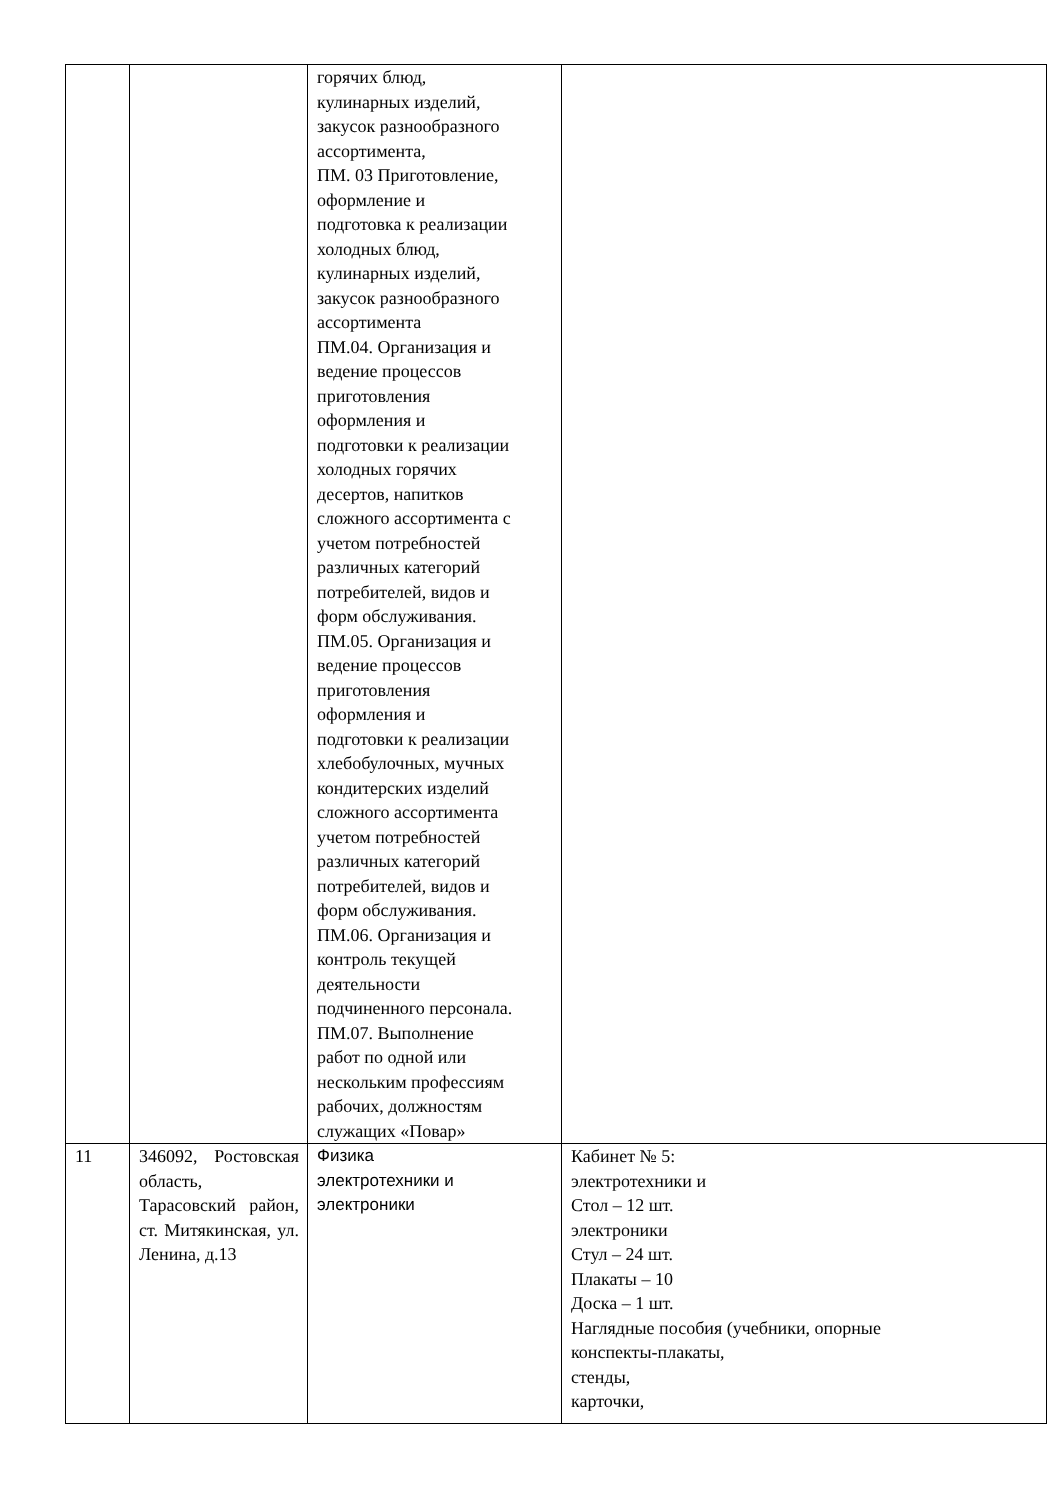| | | горячих блюд, кулинарных изделий, закусок разнообразного ассортимента, ПМ. 03 Приготовление, оформление и подготовка к реализации холодных блюд, кулинарных изделий, закусок разнообразного ассортимента ПМ.04. Организация и ведение процессов приготовления оформления и подготовки к реализации холодных горячих десертов, напитков сложного ассортимента с учетом потребностей различных категорий потребителей, видов и форм обслуживания. ПМ.05. Организация и ведение процессов приготовления оформления и подготовки к реализации хлебобулочных, мучных кондитерских изделий сложного ассортимента учетом потребностей различных категорий потребителей, видов и форм обслуживания. ПМ.06. Организация и контроль текущей деятельности подчиненного персонала. ПМ.07. Выполнение работ по одной или нескольким профессиям рабочих, должностям служащих «Повар» | |
| 11 | 346092, Ростовская область, Тарасовский район, ст. Митякинская, ул. Ленина, д.13 | Физика электротехники и электроники | Кабинет № 5: электротехники и Стол – 12 шт. электроники Стул – 24 шт. Плакаты – 10 Доска – 1 шт. Наглядные пособия (учебники, опорные конспекты-плакаты, стенды, карточки, |